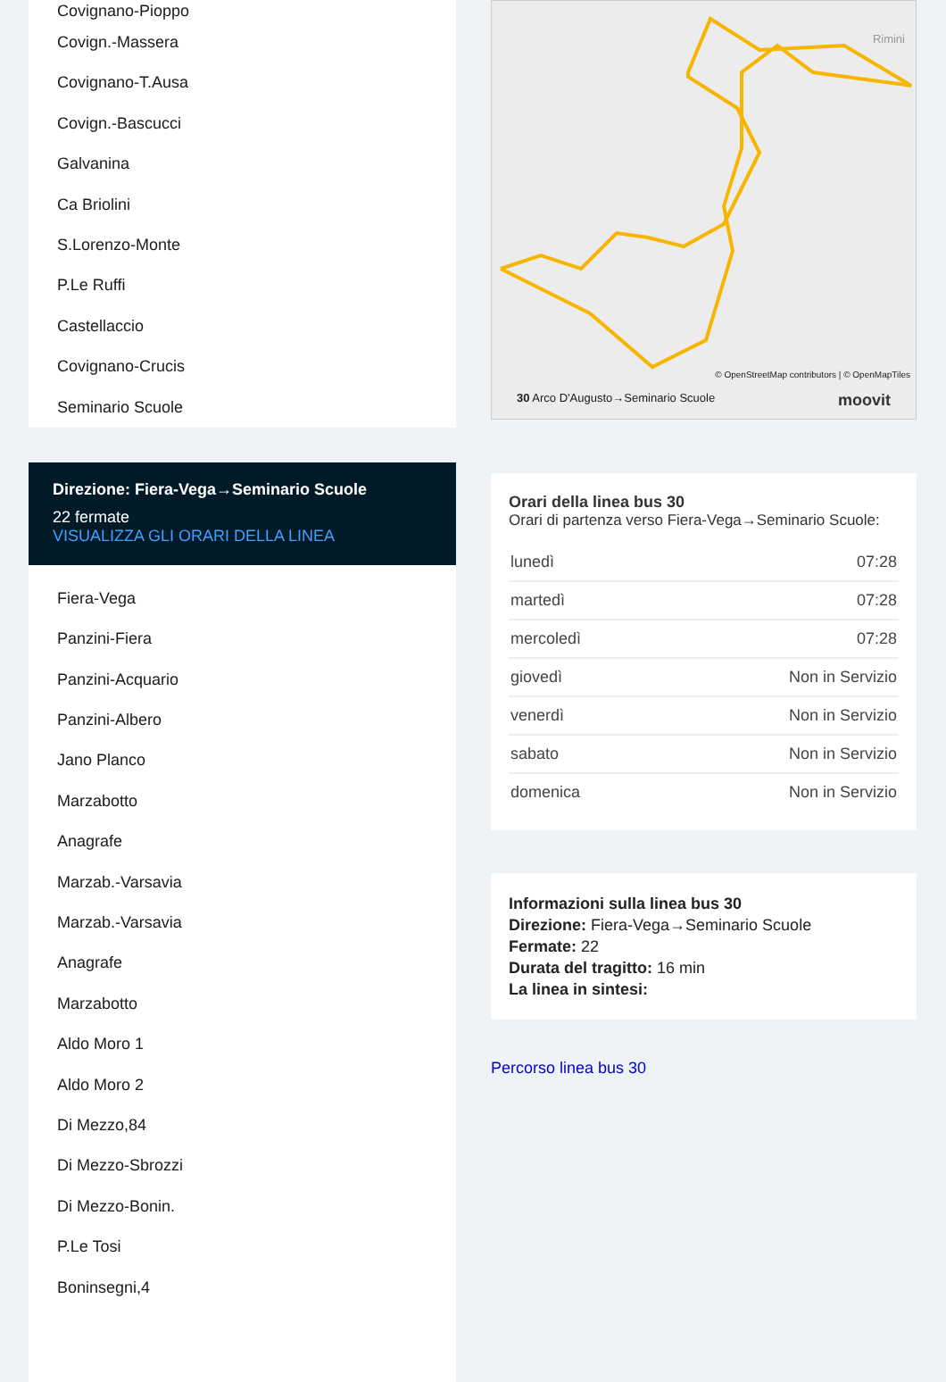Covignano-Pioppo
Covign.-Massera
Covignano-T.Ausa
Covign.-Bascucci
Galvanina
Ca Briolini
S.Lorenzo-Monte
P.Le Ruffi
Castellaccio
Covignano-Crucis
Seminario Scuole
Direzione: Fiera-Vega→Seminario Scuole
22 fermate
VISUALIZZA GLI ORARI DELLA LINEA
Fiera-Vega
Panzini-Fiera
Panzini-Acquario
Panzini-Albero
Jano Planco
Marzabotto
Anagrafe
Marzab.-Varsavia
Marzab.-Varsavia
Anagrafe
Marzabotto
Aldo Moro 1
Aldo Moro 2
Di Mezzo,84
Di Mezzo-Sbrozzi
Di Mezzo-Bonin.
P.Le Tosi
Boninsegni,4
Rimini
© OpenStreetMap contributors | © OpenMapTiles
30 Arco D'Augusto→Seminario Scuole moovit
Orari della linea bus 30
Orari di partenza verso Fiera-Vega→Seminario Scuole:
| lunedì | 07:28 |
| martedì | 07:28 |
| mercoledì | 07:28 |
| giovedì | Non in Servizio |
| venerdì | Non in Servizio |
| sabato | Non in Servizio |
| domenica | Non in Servizio |
Informazioni sulla linea bus 30
Direzione: Fiera-Vega→Seminario Scuole
Fermate: 22
Durata del tragitto: 16 min
La linea in sintesi:
Percorso linea bus 30